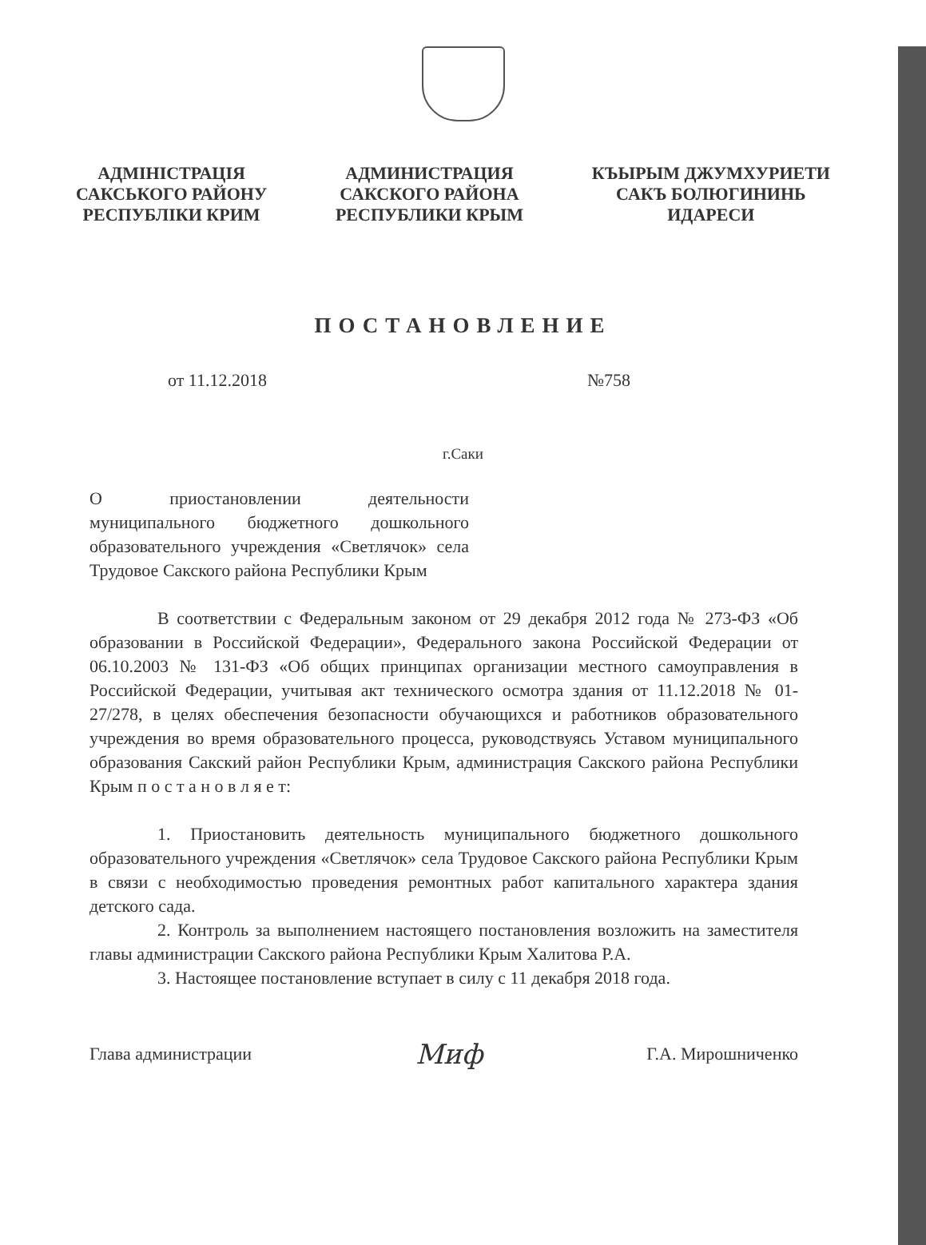АДМІНІСТРАЦІЯ
САКСЬКОГО РАЙОНУ
РЕСПУБЛІКИ КРИМ
АДМИНИСТРАЦИЯ
САКСКОГО РАЙОНА
РЕСПУБЛИКИ КРЫМ
КЪЫРЫМ ДЖУМХУРИЕТИ
САКЪ БОЛЮГИНИНЬ
ИДАРЕСИ
ПОСТАНОВЛЕНИЕ
от 11.12.2018 №758
г.Саки
О приостановлении деятельности муниципального бюджетного дошкольного образовательного учреждения «Светлячок» села Трудовое Сакского района Республики Крым
В соответствии с Федеральным законом от 29 декабря 2012 года № 273-ФЗ «Об образовании в Российской Федерации», Федерального закона Российской Федерации от 06.10.2003 № 131-ФЗ «Об общих принципах организации местного самоуправления в Российской Федерации, учитывая акт технического осмотра здания от 11.12.2018 № 01-27/278, в целях обеспечения безопасности обучающихся и работников образовательного учреждения во время образовательного процесса, руководствуясь Уставом муниципального образования Сакский район Республики Крым, администрация Сакского района Республики Крым п о с т а н о в л я е т:
1. Приостановить деятельность муниципального бюджетного дошкольного образовательного учреждения «Светлячок» села Трудовое Сакского района Республики Крым в связи с необходимостью проведения ремонтных работ капитального характера здания детского сада.
2. Контроль за выполнением настоящего постановления возложить на заместителя главы администрации Сакского района Республики Крым Халитова Р.А.
3. Настоящее постановление вступает в силу с 11 декабря 2018 года.
Глава администрации Миф Г.А. Мирошниченко